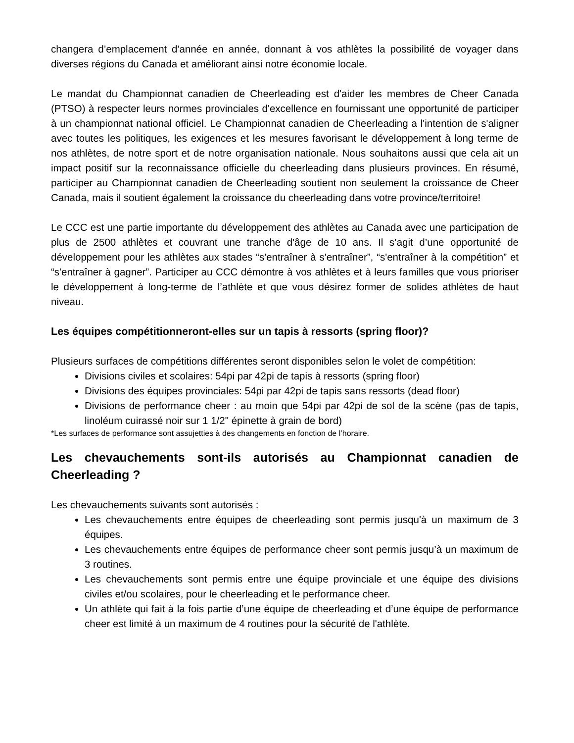changera d’emplacement d'année en année, donnant à vos athlètes la possibilité de voyager dans diverses régions du Canada et améliorant ainsi notre économie locale.
Le mandat du Championnat canadien de Cheerleading est d'aider les membres de Cheer Canada (PTSO) à respecter leurs normes provinciales d'excellence en fournissant une opportunité de participer à un championnat national officiel. Le Championnat canadien de Cheerleading a l'intention de s'aligner avec toutes les politiques, les exigences et les mesures favorisant le développement à long terme de nos athlètes, de notre sport et de notre organisation nationale. Nous souhaitons aussi que cela ait un impact positif sur la reconnaissance officielle du cheerleading dans plusieurs provinces. En résumé, participer au Championnat canadien de Cheerleading soutient non seulement la croissance de Cheer Canada, mais il soutient également la croissance du cheerleading dans votre province/territoire!
Le CCC est une partie importante du développement des athlètes au Canada avec une participation de plus de 2500 athlètes et couvrant une tranche d'âge de 10 ans. Il s’agit d’une opportunité de développement pour les athlètes aux stades “s'entraîner à s'entraîner”, “s'entraîner à la compétition” et “s'entraîner à gagner”. Participer au CCC démontre à vos athlètes et à leurs familles que vous prioriser le développement à long-terme de l’athlète et que vous désirez former de solides athlètes de haut niveau.
Les équipes compétitionneront-elles sur un tapis à ressorts (spring floor)?
Plusieurs surfaces de compétitions différentes seront disponibles selon le volet de compétition:
Divisions civiles et scolaires: 54pi par 42pi de tapis à ressorts (spring floor)
Divisions des équipes provinciales: 54pi par 42pi de tapis sans ressorts (dead floor)
Divisions de performance cheer : au moin que 54pi par 42pi de sol de la scène (pas de tapis, linoléum cuirassé noir sur 1 1/2" épinette à grain de bord)
*Les surfaces de performance sont assujetties à des changements en fonction de l’horaire.
Les chevauchements sont-ils autorisés au Championnat canadien de Cheerleading ?
Les chevauchements suivants sont autorisés :
Les chevauchements entre équipes de cheerleading sont permis jusqu'à un maximum de 3 équipes.
Les chevauchements entre équipes de performance cheer sont permis jusqu’à un maximum de 3 routines.
Les chevauchements sont permis entre une équipe provinciale et une équipe des divisions civiles et/ou scolaires, pour le cheerleading et le performance cheer.
Un athlète qui fait à la fois partie d’une équipe de cheerleading et d’une équipe de performance cheer est limité à un maximum de 4 routines pour la sécurité de l'athlète.